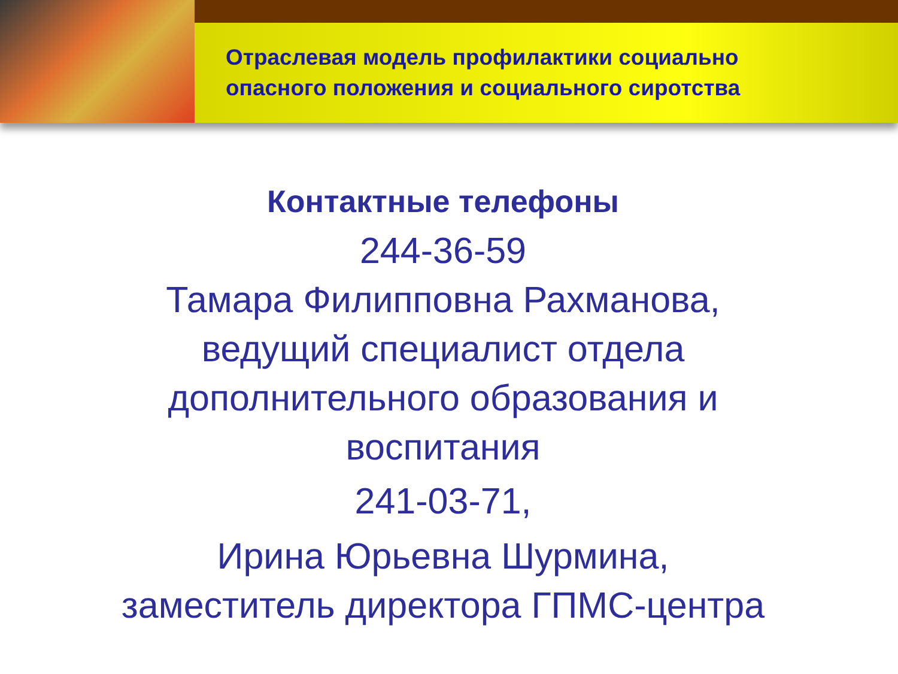Отраслевая модель профилактики социально
опасного положения и социального сиротства
Контактные телефоны
244-36-59
Тамара Филипповна Рахманова,
ведущий специалист отдела
дополнительного образования и
воспитания
241-03-71,
Ирина Юрьевна Шурмина,
заместитель директора ГПМС-центра